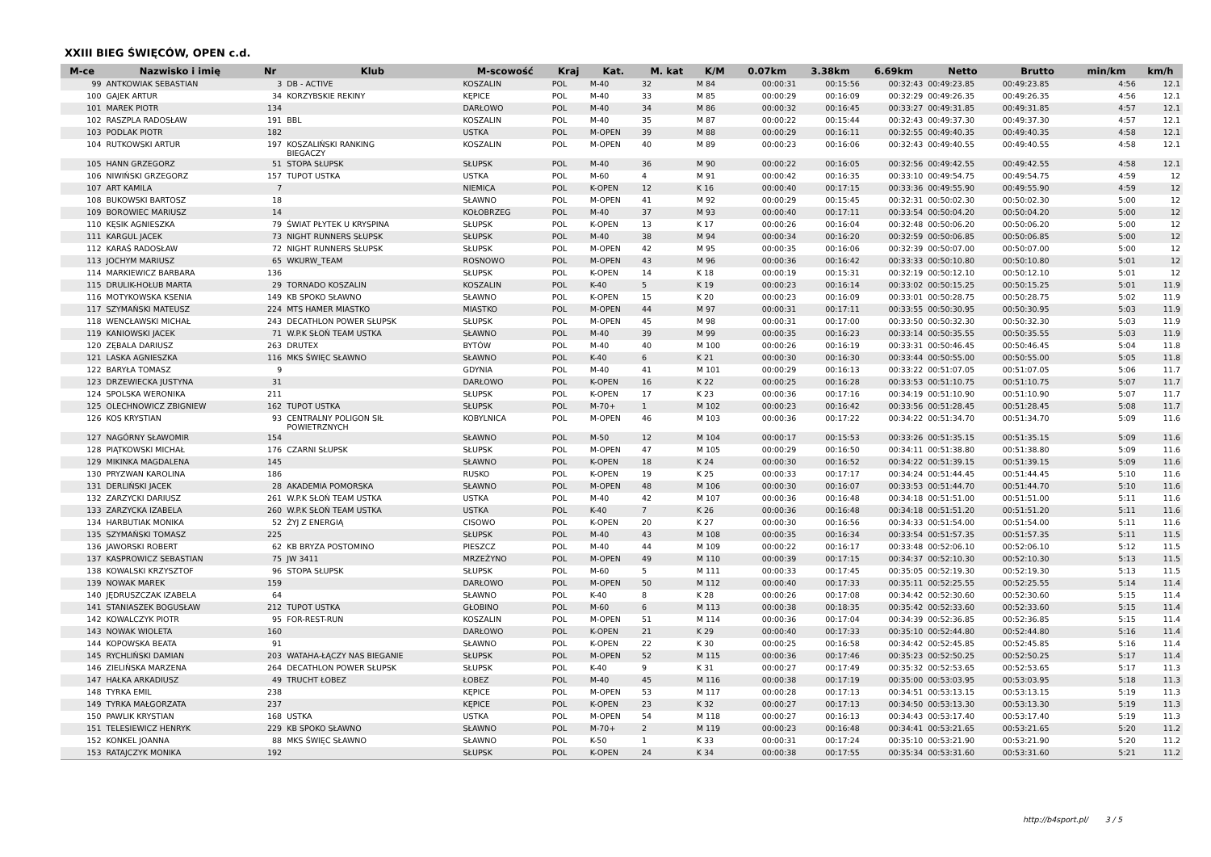XXIII BIEG ŚWIĘCÓW, OPEN c.d.
| M-ce | Nazwisko i imię | Nr | Klub | M-scowość | Kraj | Kat. | M. kat | K/M | 0.07km | 3.38km | 6.69km | Netto | Brutto | min/km | km/h |
| --- | --- | --- | --- | --- | --- | --- | --- | --- | --- | --- | --- | --- | --- | --- | --- |
| 99 | ANTKOWIAK SEBASTIAN | 3 | DB - ACTIVE | KOSZALIN | POL | M-40 | 32 | M 84 | 00:00:31 | 00:15:56 | 00:32:43 | 00:49:23.85 | 00:49:23.85 | 4:56 | 12.1 |
| 100 | GAJEK ARTUR | 34 | KORZYBSKIE REKINY | KĘPICE | POL | M-40 | 33 | M 85 | 00:00:29 | 00:16:09 | 00:32:29 | 00:49:26.35 | 00:49:26.35 | 4:56 | 12.1 |
| 101 | MAREK PIOTR | 134 | | DARŁOWO | POL | M-40 | 34 | M 86 | 00:00:32 | 00:16:45 | 00:33:27 | 00:49:31.85 | 00:49:31.85 | 4:57 | 12.1 |
| 102 | RASZPLA RADOSŁAW | 191 | BBL | KOSZALIN | POL | M-40 | 35 | M 87 | 00:00:22 | 00:15:44 | 00:32:43 | 00:49:37.30 | 00:49:37.30 | 4:57 | 12.1 |
| 103 | PODLAK PIOTR | 182 | | USTKA | POL | M-OPEN | 39 | M 88 | 00:00:29 | 00:16:11 | 00:32:55 | 00:49:40.35 | 00:49:40.35 | 4:58 | 12.1 |
| 104 | RUTKOWSKI ARTUR | 197 | KOSZALIŃSKI RANKING BIEGACZY | KOSZALIN | POL | M-OPEN | 40 | M 89 | 00:00:23 | 00:16:06 | 00:32:43 | 00:49:40.55 | 00:49:40.55 | 4:58 | 12.1 |
| 105 | HANN GRZEGORZ | 51 | STOPA SŁUPSK | SŁUPSK | POL | M-40 | 36 | M 90 | 00:00:22 | 00:16:05 | 00:32:56 | 00:49:42.55 | 00:49:42.55 | 4:58 | 12.1 |
| 106 | NIWIŃSKI GRZEGORZ | 157 | TUPOT USTKA | USTKA | POL | M-60 | 4 | M 91 | 00:00:42 | 00:16:35 | 00:33:10 | 00:49:54.75 | 00:49:54.75 | 4:59 | 12 |
| 107 | ART KAMILA | 7 | | NIEMICA | POL | K-OPEN | 12 | K 16 | 00:00:40 | 00:17:15 | 00:33:36 | 00:49:55.90 | 00:49:55.90 | 4:59 | 12 |
| 108 | BUKOWSKI BARTOSZ | 18 | | SŁAWNO | POL | M-OPEN | 41 | M 92 | 00:00:29 | 00:15:45 | 00:32:31 | 00:50:02.30 | 00:50:02.30 | 5:00 | 12 |
| 109 | BOROWIEC MARIUSZ | 14 | | KOŁOBRZEG | POL | M-40 | 37 | M 93 | 00:00:40 | 00:17:11 | 00:33:54 | 00:50:04.20 | 00:50:04.20 | 5:00 | 12 |
| 110 | KĘSIK AGNIESZKA | 79 | ŚWIAT PŁYTEK U KRYSPINA | SŁUPSK | POL | K-OPEN | 13 | K 17 | 00:00:26 | 00:16:04 | 00:32:48 | 00:50:06.20 | 00:50:06.20 | 5:00 | 12 |
| 111 | KARGUL JACEK | 73 | NIGHT RUNNERS SŁUPSK | SŁUPSK | POL | M-40 | 38 | M 94 | 00:00:34 | 00:16:20 | 00:32:59 | 00:50:06.85 | 00:50:06.85 | 5:00 | 12 |
| 112 | KARAŚ RADOSŁAW | 72 | NIGHT RUNNERS SŁUPSK | SŁUPSK | POL | M-OPEN | 42 | M 95 | 00:00:35 | 00:16:06 | 00:32:39 | 00:50:07.00 | 00:50:07.00 | 5:00 | 12 |
| 113 | JOCHYM MARIUSZ | 65 | WKURW_TEAM | ROSNOWO | POL | M-OPEN | 43 | M 96 | 00:00:36 | 00:16:42 | 00:33:33 | 00:50:10.80 | 00:50:10.80 | 5:01 | 12 |
| 114 | MARKIEWICZ BARBARA | 136 | | SŁUPSK | POL | K-OPEN | 14 | K 18 | 00:00:19 | 00:15:31 | 00:32:19 | 00:50:12.10 | 00:50:12.10 | 5:01 | 12 |
| 115 | DRULIK-HOŁUB MARTA | 29 | TORNADO KOSZALIN | KOSZALIN | POL | K-40 | 5 | K 19 | 00:00:23 | 00:16:14 | 00:33:02 | 00:50:15.25 | 00:50:15.25 | 5:01 | 11.9 |
| 116 | MOTYKOWSKA KSENIA | 149 | KB SPOKO SŁAWNO | SŁAWNO | POL | K-OPEN | 15 | K 20 | 00:00:23 | 00:16:09 | 00:33:01 | 00:50:28.75 | 00:50:28.75 | 5:02 | 11.9 |
| 117 | SZYMAŃSKI MATEUSZ | 224 | MTS HAMER MIASTKO | MIASTKO | POL | M-OPEN | 44 | M 97 | 00:00:31 | 00:17:11 | 00:33:55 | 00:50:30.95 | 00:50:30.95 | 5:03 | 11.9 |
| 118 | WENCŁAWSKI MICHAŁ | 243 | DECATHLON POWER SŁUPSK | SŁUPSK | POL | M-OPEN | 45 | M 98 | 00:00:31 | 00:17:00 | 00:33:50 | 00:50:32.30 | 00:50:32.30 | 5:03 | 11.9 |
| 119 | KANIOWSKI JACEK | 71 | W.P.K SŁOŃ TEAM USTKA | SŁAWNO | POL | M-40 | 39 | M 99 | 00:00:35 | 00:16:23 | 00:33:14 | 00:50:35.55 | 00:50:35.55 | 5:03 | 11.9 |
| 120 | ZĘBALA DARIUSZ | 263 | DRUTEX | BYTÓW | POL | M-40 | 40 | M 100 | 00:00:26 | 00:16:19 | 00:33:31 | 00:50:46.45 | 00:50:46.45 | 5:04 | 11.8 |
| 121 | LASKA AGNIESZKA | 116 | MKS ŚWIĘC SŁAWNO | SŁAWNO | POL | K-40 | 6 | K 21 | 00:00:30 | 00:16:30 | 00:33:44 | 00:50:55.00 | 00:50:55.00 | 5:05 | 11.8 |
| 122 | BARYŁA TOMASZ | 9 | | GDYNIA | POL | M-40 | 41 | M 101 | 00:00:29 | 00:16:13 | 00:33:22 | 00:51:07.05 | 00:51:07.05 | 5:06 | 11.7 |
| 123 | DRZEWIECKA JUSTYNA | 31 | | DARŁOWO | POL | K-OPEN | 16 | K 22 | 00:00:25 | 00:16:28 | 00:33:53 | 00:51:10.75 | 00:51:10.75 | 5:07 | 11.7 |
| 124 | SPOLSKA WERONIKA | 211 | | SŁUPSK | POL | K-OPEN | 17 | K 23 | 00:00:36 | 00:17:16 | 00:34:19 | 00:51:10.90 | 00:51:10.90 | 5:07 | 11.7 |
| 125 | OLECHNOWICZ ZBIGNIEW | 162 | TUPOT USTKA | SŁUPSK | POL | M-70+ | 1 | M 102 | 00:00:23 | 00:16:42 | 00:33:56 | 00:51:28.45 | 00:51:28.45 | 5:08 | 11.7 |
| 126 | KOS KRYSTIAN | 93 | CENTRALNY POLIGON SIŁ POWIETRZNYCH | KOBYLNICA | POL | M-OPEN | 46 | M 103 | 00:00:36 | 00:17:22 | 00:34:22 | 00:51:34.70 | 00:51:34.70 | 5:09 | 11.6 |
| 127 | NAGÓRNY SŁAWOMIR | 154 | | SŁAWNO | POL | M-50 | 12 | M 104 | 00:00:17 | 00:15:53 | 00:33:26 | 00:51:35.15 | 00:51:35.15 | 5:09 | 11.6 |
| 128 | PIĄTKOWSKI MICHAŁ | 176 | CZARNI SŁUPSK | SŁUPSK | POL | M-OPEN | 47 | M 105 | 00:00:29 | 00:16:50 | 00:34:11 | 00:51:38.80 | 00:51:38.80 | 5:09 | 11.6 |
| 129 | MIKINKA MAGDALENA | 145 | | SŁAWNO | POL | K-OPEN | 18 | K 24 | 00:00:30 | 00:16:52 | 00:34:22 | 00:51:39.15 | 00:51:39.15 | 5:09 | 11.6 |
| 130 | PRYZWAN KAROLINA | 186 | | RUSKO | POL | K-OPEN | 19 | K 25 | 00:00:33 | 00:17:17 | 00:34:24 | 00:51:44.45 | 00:51:44.45 | 5:10 | 11.6 |
| 131 | DERLIŃSKI JACEK | 28 | AKADEMIA POMORSKA | SŁAWNO | POL | M-OPEN | 48 | M 106 | 00:00:30 | 00:16:07 | 00:33:53 | 00:51:44.70 | 00:51:44.70 | 5:10 | 11.6 |
| 132 | ZARZYCKI DARIUSZ | 261 | W.P.K SŁOŃ TEAM USTKA | USTKA | POL | M-40 | 42 | M 107 | 00:00:36 | 00:16:48 | 00:34:18 | 00:51:51.00 | 00:51:51.00 | 5:11 | 11.6 |
| 133 | ZARZYCKA IZABELA | 260 | W.P.K SŁOŃ TEAM USTKA | USTKA | POL | K-40 | 7 | K 26 | 00:00:36 | 00:16:48 | 00:34:18 | 00:51:51.20 | 00:51:51.20 | 5:11 | 11.6 |
| 134 | HARBUTIAK MONIKA | 52 | ŻYJ Z ENERGIĄ | CISOWO | POL | K-OPEN | 20 | K 27 | 00:00:30 | 00:16:56 | 00:34:33 | 00:51:54.00 | 00:51:54.00 | 5:11 | 11.6 |
| 135 | SZYMAŃSKI TOMASZ | 225 | | SŁUPSK | POL | M-40 | 43 | M 108 | 00:00:35 | 00:16:34 | 00:33:54 | 00:51:57.35 | 00:51:57.35 | 5:11 | 11.5 |
| 136 | JAWORSKI ROBERT | 62 | KB BRYZA POSTOMINO | PIESZCZ | POL | M-40 | 44 | M 109 | 00:00:22 | 00:16:17 | 00:33:48 | 00:52:06.10 | 00:52:06.10 | 5:12 | 11.5 |
| 137 | KASPROWICZ SEBASTIAN | 75 | JW 3411 | MRZEŻYNO | POL | M-OPEN | 49 | M 110 | 00:00:39 | 00:17:15 | 00:34:37 | 00:52:10.30 | 00:52:10.30 | 5:13 | 11.5 |
| 138 | KOWALSKI KRZYSZTOF | 96 | STOPA SŁUPSK | SŁUPSK | POL | M-60 | 5 | M 111 | 00:00:33 | 00:17:45 | 00:35:05 | 00:52:19.30 | 00:52:19.30 | 5:13 | 11.5 |
| 139 | NOWAK MAREK | 159 | | DARŁOWO | POL | M-OPEN | 50 | M 112 | 00:00:40 | 00:17:33 | 00:35:11 | 00:52:25.55 | 00:52:25.55 | 5:14 | 11.4 |
| 140 | JĘDRUSZCZAK IZABELA | 64 | | SŁAWNO | POL | K-40 | 8 | K 28 | 00:00:26 | 00:17:08 | 00:34:42 | 00:52:30.60 | 00:52:30.60 | 5:15 | 11.4 |
| 141 | STANIASZEK BOGUSŁAW | 212 | TUPOT USTKA | GŁOBINO | POL | M-60 | 6 | M 113 | 00:00:38 | 00:18:35 | 00:35:42 | 00:52:33.60 | 00:52:33.60 | 5:15 | 11.4 |
| 142 | KOWALCZYK PIOTR | 95 | FOR-REST-RUN | KOSZALIN | POL | M-OPEN | 51 | M 114 | 00:00:36 | 00:17:04 | 00:34:39 | 00:52:36.85 | 00:52:36.85 | 5:15 | 11.4 |
| 143 | NOWAK WIOLETA | 160 | | DARŁOWO | POL | K-OPEN | 21 | K 29 | 00:00:40 | 00:17:33 | 00:35:10 | 00:52:44.80 | 00:52:44.80 | 5:16 | 11.4 |
| 144 | KOPOWSKA BEATA | 91 | | SŁAWNO | POL | K-OPEN | 22 | K 30 | 00:00:25 | 00:16:58 | 00:34:42 | 00:52:45.85 | 00:52:45.85 | 5:16 | 11.4 |
| 145 | RYCHLIŃSKI DAMIAN | 203 | WATAHA-ŁĄCZY NAS BIEGANIE | SŁUPSK | POL | M-OPEN | 52 | M 115 | 00:00:36 | 00:17:46 | 00:35:23 | 00:52:50.25 | 00:52:50.25 | 5:17 | 11.4 |
| 146 | ZIELIŃSKA MARZENA | 264 | DECATHLON POWER SŁUPSK | SŁUPSK | POL | K-40 | 9 | K 31 | 00:00:27 | 00:17:49 | 00:35:32 | 00:52:53.65 | 00:52:53.65 | 5:17 | 11.3 |
| 147 | HAŁKA ARKADIUSZ | 49 | TRUCHT ŁOBEZ | ŁOBEZ | POL | M-40 | 45 | M 116 | 00:00:38 | 00:17:19 | 00:35:00 | 00:53:03.95 | 00:53:03.95 | 5:18 | 11.3 |
| 148 | TYRKA EMIL | 238 | | KĘPICE | POL | M-OPEN | 53 | M 117 | 00:00:28 | 00:17:13 | 00:34:51 | 00:53:13.15 | 00:53:13.15 | 5:19 | 11.3 |
| 149 | TYRKA MAŁGORZATA | 237 | | KĘPICE | POL | K-OPEN | 23 | K 32 | 00:00:27 | 00:17:13 | 00:34:50 | 00:53:13.30 | 00:53:13.30 | 5:19 | 11.3 |
| 150 | PAWLIK KRYSTIAN | 168 | USTKA | USTKA | POL | M-OPEN | 54 | M 118 | 00:00:27 | 00:16:13 | 00:34:43 | 00:53:17.40 | 00:53:17.40 | 5:19 | 11.3 |
| 151 | TELESIEWICZ HENRYK | 229 | KB SPOKO SŁAWNO | SŁAWNO | POL | M-70+ | 2 | M 119 | 00:00:23 | 00:16:48 | 00:34:41 | 00:53:21.65 | 00:53:21.65 | 5:20 | 11.2 |
| 152 | KONKEL JOANNA | 88 | MKS ŚWIĘC SŁAWNO | SŁAWNO | POL | K-50 | 1 | K 33 | 00:00:31 | 00:17:24 | 00:35:10 | 00:53:21.90 | 00:53:21.90 | 5:20 | 11.2 |
| 153 | RATAJCZYK MONIKA | 192 | | SŁUPSK | POL | K-OPEN | 24 | K 34 | 00:00:38 | 00:17:55 | 00:35:34 | 00:53:31.60 | 00:53:31.60 | 5:21 | 11.2 |
http://b4sport.pl/ 3 / 5